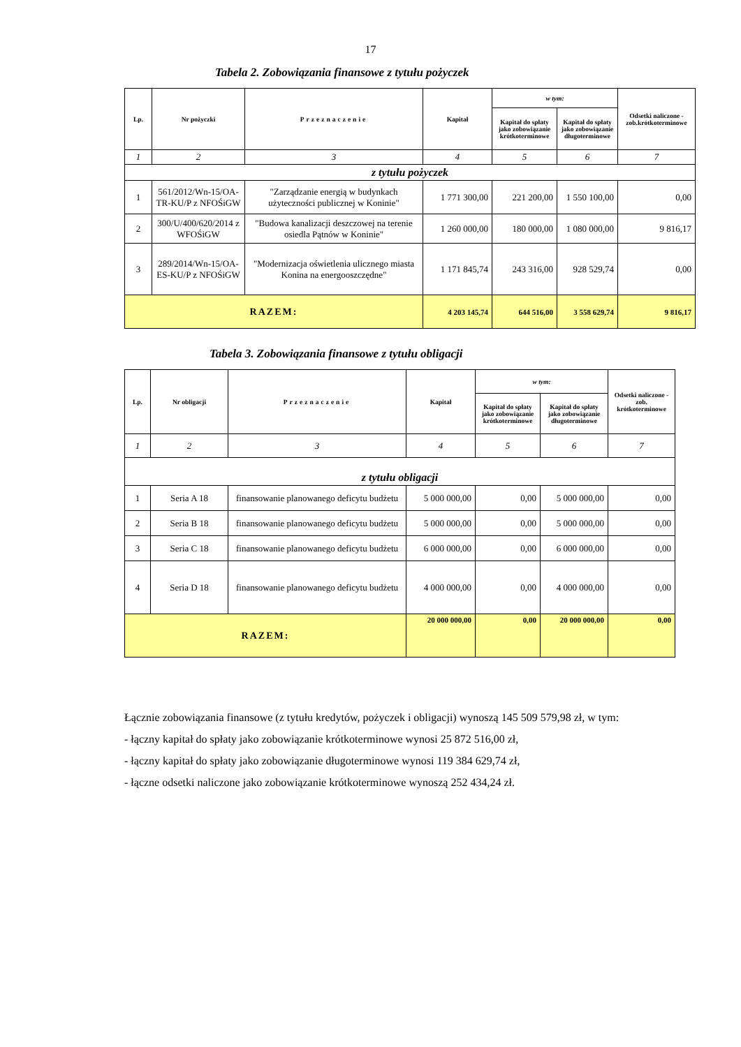17
Tabela 2. Zobowiązania finansowe z tytułu pożyczek
| Lp. | Nr pożyczki | Przeznaczenie | Kapitał | w tym: | | Odsetki naliczone - zob.krótkoterminowe |
| --- | --- | --- | --- | --- | --- | --- |
| | | | | Kapitał do spłaty jako zobowiązanie krótkoterminowe | Kapitał do spłaty jako zobowiązanie długoterminowe | |
| 1 | 2 | 3 | 4 | 5 | 6 | 7 |
| z tytułu pożyczek | | | | | | |
| 1 | 561/2012/Wn-15/OA-TR-KU/P z NFOŚiGW | "Zarządzanie energią w budynkach użyteczności publicznej w Koninie" | 1 771 300,00 | 221 200,00 | 1 550 100,00 | 0,00 |
| 2 | 300/U/400/620/2014 z WFOŚiGW | "Budowa kanalizacji deszczowej na terenie osiedla Pątnów w Koninie" | 1 260 000,00 | 180 000,00 | 1 080 000,00 | 9 816,17 |
| 3 | 289/2014/Wn-15/OA-ES-KU/P z NFOŚiGW | "Modernizacja oświetlenia ulicznego miasta Konina na energooszczędne" | 1 171 845,74 | 243 316,00 | 928 529,74 | 0,00 |
| RAZEM: | | | 4 203 145,74 | 644 516,00 | 3 558 629,74 | 9 816,17 |
Tabela 3. Zobowiązania finansowe z tytułu obligacji
| Lp. | Nr obligacji | Przeznaczenie | Kapitał | w tym: | | Odsetki naliczone - zob. krótkoterminowe |
| --- | --- | --- | --- | --- | --- | --- |
| | | | | Kapitał do spłaty jako zobowiązanie krótkoterminowe | Kapitał do spłaty jako zobowiązanie długoterminowe | |
| 1 | 2 | 3 | 4 | 5 | 6 | 7 |
| z tytułu obligacji | | | | | | |
| 1 | Seria A 18 | finansowanie planowanego deficytu budżetu | 5 000 000,00 | 0,00 | 5 000 000,00 | 0,00 |
| 2 | Seria B 18 | finansowanie planowanego deficytu budżetu | 5 000 000,00 | 0,00 | 5 000 000,00 | 0,00 |
| 3 | Seria C 18 | finansowanie planowanego deficytu budżetu | 6 000 000,00 | 0,00 | 6 000 000,00 | 0,00 |
| 4 | Seria D 18 | finansowanie planowanego deficytu budżetu | 4 000 000,00 | 0,00 | 4 000 000,00 | 0,00 |
| RAZEM: | | | 20 000 000,00 | 0,00 | 20 000 000,00 | 0,00 |
Łącznie zobowiązania finansowe (z tytułu kredytów, pożyczek i obligacji) wynoszą 145 509 579,98 zł, w tym:
- łączny kapitał do spłaty jako zobowiązanie krótkoterminowe wynosi 25 872 516,00 zł,
- łączny kapitał do spłaty jako zobowiązanie długoterminowe wynosi 119 384 629,74 zł,
- łączne odsetki naliczone jako zobowiązanie krótkoterminowe wynoszą 252 434,24 zł.